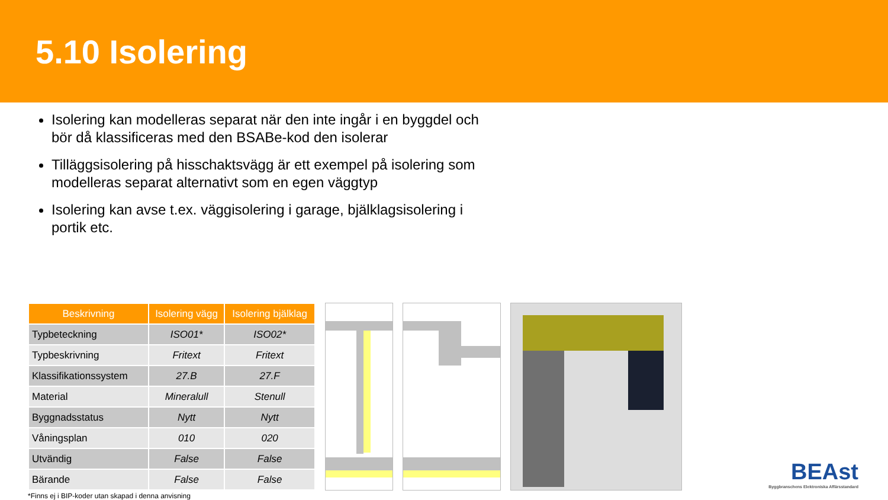5.10 Isolering
Isolering kan modelleras separat när den inte ingår i en byggdel och bör då klassificeras med den BSABe-kod den isolerar
Tilläggsisolering på hisschaktsvägg är ett exempel på isolering som modelleras separat alternativt som en egen väggtyp
Isolering kan avse t.ex. väggisolering i garage, bjälklagsisolering i portik etc.
| Beskrivning | Isolering vägg | Isolering bjälklag |
| --- | --- | --- |
| Typbeteckning | ISO01* | ISO02* |
| Typbeskrivning | Fritext | Fritext |
| Klassifikationssystem | 27.B | 27.F |
| Material | Mineralull | Stenull |
| Byggnadsstatus | Nytt | Nytt |
| Våningsplan | 010 | 020 |
| Utvändig | False | False |
| Bärande | False | False |
*Finns ej i BIP-koder utan skapad i denna anvisning
BEAst
Byggbranschens Elektroniska Affärsstandard